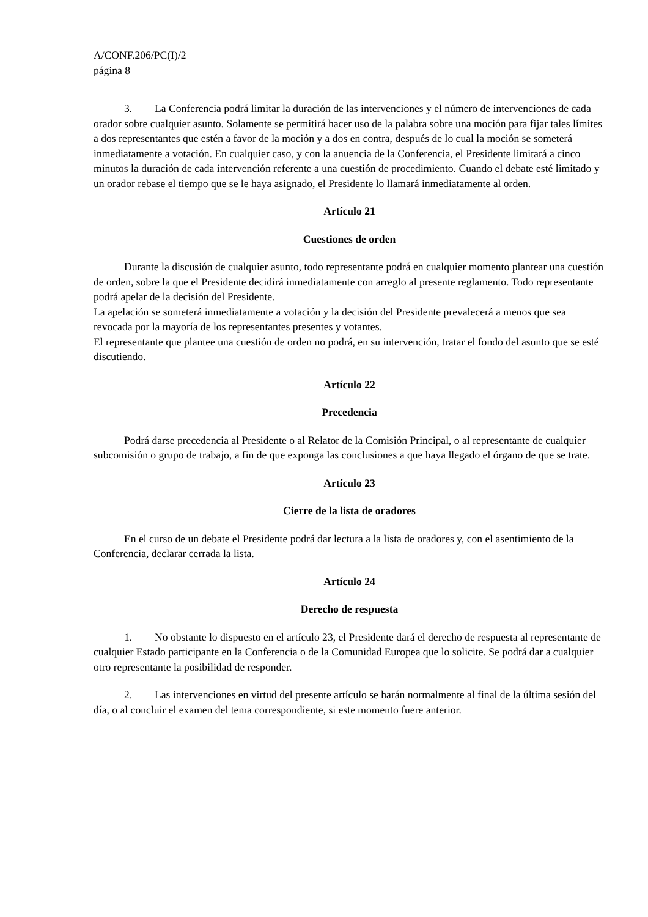A/CONF.206/PC(I)/2
página 8
3. La Conferencia podrá limitar la duración de las intervenciones y el número de intervenciones de cada orador sobre cualquier asunto. Solamente se permitirá hacer uso de la palabra sobre una moción para fijar tales límites a dos representantes que estén a favor de la moción y a dos en contra, después de lo cual la moción se someterá inmediatamente a votación. En cualquier caso, y con la anuencia de la Conferencia, el Presidente limitará a cinco minutos la duración de cada intervención referente a una cuestión de procedimiento. Cuando el debate esté limitado y un orador rebase el tiempo que se le haya asignado, el Presidente lo llamará inmediatamente al orden.
Artículo 21
Cuestiones de orden
Durante la discusión de cualquier asunto, todo representante podrá en cualquier momento plantear una cuestión de orden, sobre la que el Presidente decidirá inmediatamente con arreglo al presente reglamento. Todo representante podrá apelar de la decisión del Presidente.
La apelación se someterá inmediatamente a votación y la decisión del Presidente prevalecerá a menos que sea revocada por la mayoría de los representantes presentes y votantes.
El representante que plantee una cuestión de orden no podrá, en su intervención, tratar el fondo del asunto que se esté discutiendo.
Artículo 22
Precedencia
Podrá darse precedencia al Presidente o al Relator de la Comisión Principal, o al representante de cualquier subcomisión o grupo de trabajo, a fin de que exponga las conclusiones a que haya llegado el órgano de que se trate.
Artículo 23
Cierre de la lista de oradores
En el curso de un debate el Presidente podrá dar lectura a la lista de oradores y, con el asentimiento de la Conferencia, declarar cerrada la lista.
Artículo 24
Derecho de respuesta
1. No obstante lo dispuesto en el artículo 23, el Presidente dará el derecho de respuesta al representante de cualquier Estado participante en la Conferencia o de la Comunidad Europea que lo solicite. Se podrá dar a cualquier otro representante la posibilidad de responder.
2. Las intervenciones en virtud del presente artículo se harán normalmente al final de la última sesión del día, o al concluir el examen del tema correspondiente, si este momento fuere anterior.